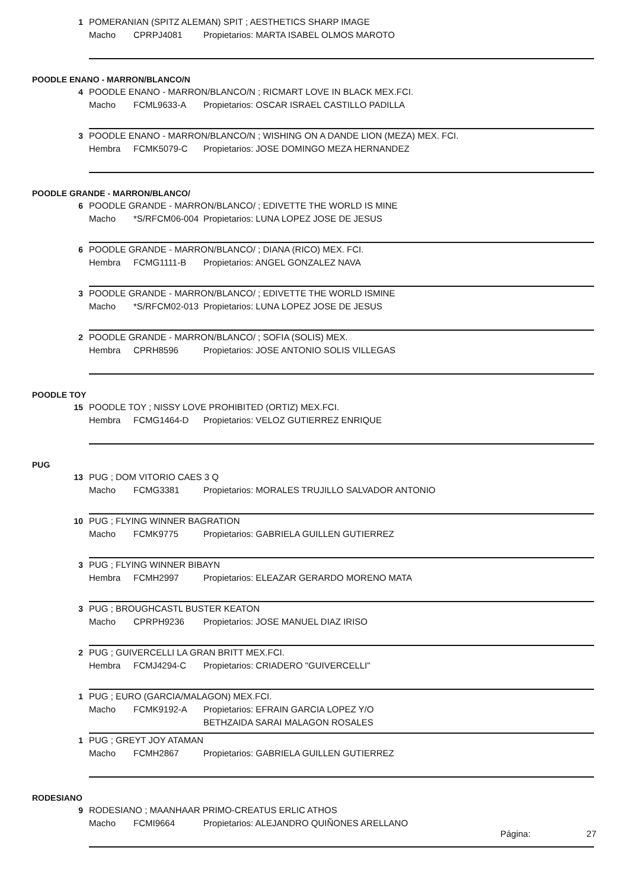1 POMERANIAN (SPITZ ALEMAN) SPIT ; AESTHETICS SHARP IMAGE
Macho CPRPJ4081 Propietarios: MARTA ISABEL OLMOS MAROTO
POODLE ENANO - MARRON/BLANCO/N
4 POODLE ENANO - MARRON/BLANCO/N ; RICMART LOVE IN BLACK MEX.FCI.
Macho FCML9633-A Propietarios: OSCAR ISRAEL CASTILLO PADILLA
3 POODLE ENANO - MARRON/BLANCO/N ; WISHING ON A DANDE LION (MEZA) MEX. FCI.
Hembra FCMK5079-C Propietarios: JOSE DOMINGO MEZA HERNANDEZ
POODLE GRANDE - MARRON/BLANCO/
6 POODLE GRANDE - MARRON/BLANCO/ ; EDIVETTE THE WORLD IS MINE
Macho *S/RFCM06-004 Propietarios: LUNA LOPEZ JOSE DE JESUS
6 POODLE GRANDE - MARRON/BLANCO/ ; DIANA (RICO) MEX. FCI.
Hembra FCMG1111-B Propietarios: ANGEL GONZALEZ NAVA
3 POODLE GRANDE - MARRON/BLANCO/ ; EDIVETTE THE WORLD ISMINE
Macho *S/RFCM02-013 Propietarios: LUNA LOPEZ JOSE DE JESUS
2 POODLE GRANDE - MARRON/BLANCO/ ; SOFIA (SOLIS) MEX.
Hembra CPRH8596 Propietarios: JOSE ANTONIO SOLIS VILLEGAS
POODLE TOY
15 POODLE TOY ; NISSY LOVE PROHIBITED (ORTIZ) MEX.FCI.
Hembra FCMG1464-D Propietarios: VELOZ GUTIERREZ ENRIQUE
PUG
13 PUG ; DOM VITORIO CAES 3 Q
Macho FCMG3381 Propietarios: MORALES TRUJILLO SALVADOR ANTONIO
10 PUG ; FLYING WINNER BAGRATION
Macho FCMK9775 Propietarios: GABRIELA GUILLEN GUTIERREZ
3 PUG ; FLYING WINNER BIBAYN
Hembra FCMH2997 Propietarios: ELEAZAR GERARDO MORENO MATA
3 PUG ; BROUGHCASTL BUSTER KEATON
Macho CPRPH9236 Propietarios: JOSE MANUEL DIAZ IRISO
2 PUG ; GUIVERCELLI LA GRAN BRITT MEX.FCI.
Hembra FCMJ4294-C Propietarios: CRIADERO "GUIVERCELLI"
1 PUG ; EURO (GARCIA/MALAGON) MEX.FCI.
Macho FCMK9192-A Propietarios: EFRAIN GARCIA LOPEZ Y/O
BETHZAIDA SARAI MALAGON ROSALES
1 PUG ; GREYT JOY ATAMAN
Macho FCMH2867 Propietarios: GABRIELA GUILLEN GUTIERREZ
RODESIANO
9 RODESIANO ; MAANHAAR PRIMO-CREATUS ERLIC ATHOS
Macho FCMI9664 Propietarios: ALEJANDRO QUIÑONES ARELLANO
Página: 27